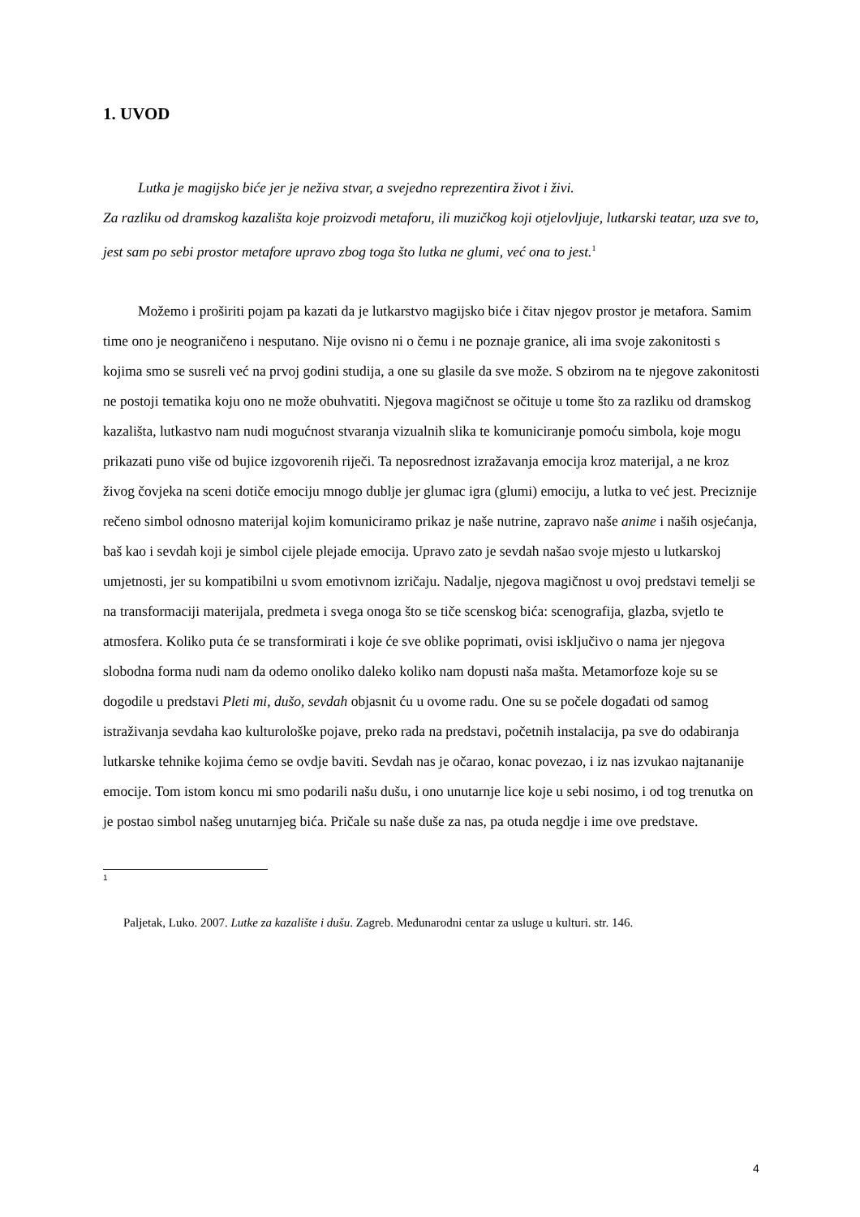1. UVOD
Lutka je magijsko biće jer je neživa stvar, a svejedno reprezentira život i živi.
Za razliku od dramskog kazališta koje proizvodi metaforu, ili muzičkog koji otjelovljuje, lutkarski teatar, uza sve to, jest sam po sebi prostor metafore upravo zbog toga što lutka ne glumi, već ona to jest.<sup>1</sup>
Možemo i proširiti pojam pa kazati da je lutkarstvo magijsko biće i čitav njegov prostor je metafora. Samim time ono je neograničeno i nesputano. Nije ovisno ni o čemu i ne poznaje granice, ali ima svoje zakonitosti s kojima smo se susreli već na prvoj godini studija, a one su glasile da sve može. S obzirom na te njegove zakonitosti ne postoji tematika koju ono ne može obuhvatiti. Njegova magičnost se očituje u tome što za razliku od dramskog kazališta, lutkastvo nam nudi mogućnost stvaranja vizualnih slika te komuniciranje pomoću simbola, koje mogu prikazati puno više od bujice izgovorenih riječi. Ta neposrednost izražavanja emocija kroz materijal, a ne kroz živog čovjeka na sceni dotiče emociju mnogo dublje jer glumac igra (glumi) emociju, a lutka to već jest. Preciznije rečeno simbol odnosno materijal kojim komuniciramo prikaz je naše nutrine, zapravo naše anime i naših osjećanja, baš kao i sevdah koji je simbol cijele plejade emocija. Upravo zato je sevdah našao svoje mjesto u lutkarskoj umjetnosti, jer su kompatibilni u svom emotivnom izričaju. Nadalje, njegova magičnost u ovoj predstavi temelji se na transformaciji materijala, predmeta i svega onoga što se tiče scenskog bića: scenografija, glazba, svjetlo te atmosfera. Koliko puta će se transformirati i koje će sve oblike poprimati, ovisi isključivo o nama jer njegova slobodna forma nudi nam da odemo onoliko daleko koliko nam dopusti naša mašta. Metamorfoze koje su se dogodile u predstavi Pleti mi, dušo, sevdah objasnit ću u ovome radu. One su se počele događati od samog istraživanja sevdaha kao kulturološke pojave, preko rada na predstavi, početnih instalacija, pa sve do odabiranja lutkarske tehnike kojima ćemo se ovdje baviti. Sevdah nas je očarao, konac povezao, i iz nas izvukao najtananije emocije. Tom istom koncu mi smo podarili našu dušu, i ono unutarnje lice koje u sebi nosimo, i od tog trenutka on je postao simbol našeg unutarnjeg bića. Pričale su naše duše za nas, pa otuda negdje i ime ove predstave.
1
Paljetak, Luko. 2007. Lutke za kazalište i dušu. Zagreb. Međunarodni centar za usluge u kulturi. str. 146.
4